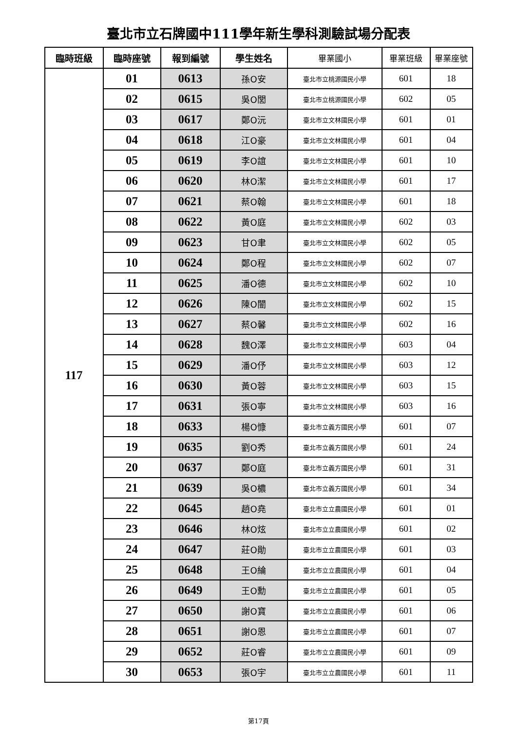臺北市立石牌國中111學年新生學科測驗試場分配表
| 臨時班級 | 臨時座號 | 報到編號 | 學生姓名 | 畢業國小 | 畢業班級 | 畢業座號 |
| --- | --- | --- | --- | --- | --- | --- |
| 117 | 01 | 0613 | 孫O安 | 臺北市立桃源國民小學 | 601 | 18 |
| | 02 | 0615 | 吳O閭 | 臺北市立桃源國民小學 | 602 | 05 |
| | 03 | 0617 | 鄭O沅 | 臺北市立文林國民小學 | 601 | 01 |
| | 04 | 0618 | 江O豪 | 臺北市立文林國民小學 | 601 | 04 |
| | 05 | 0619 | 李O誼 | 臺北市立文林國民小學 | 601 | 10 |
| | 06 | 0620 | 林O潔 | 臺北市立文林國民小學 | 601 | 17 |
| | 07 | 0621 | 蔡O翰 | 臺北市立文林國民小學 | 601 | 18 |
| | 08 | 0622 | 黃O庭 | 臺北市立文林國民小學 | 602 | 03 |
| | 09 | 0623 | 甘O聿 | 臺北市立文林國民小學 | 602 | 05 |
| | 10 | 0624 | 鄭O程 | 臺北市立文林國民小學 | 602 | 07 |
| | 11 | 0625 | 潘O德 | 臺北市立文林國民小學 | 602 | 10 |
| | 12 | 0626 | 陳O闓 | 臺北市立文林國民小學 | 602 | 15 |
| | 13 | 0627 | 蔡O馨 | 臺北市立文林國民小學 | 602 | 16 |
| | 14 | 0628 | 魏O澤 | 臺北市立文林國民小學 | 603 | 04 |
| | 15 | 0629 | 潘O伃 | 臺北市立文林國民小學 | 603 | 12 |
| | 16 | 0630 | 黃O蓉 | 臺北市立文林國民小學 | 603 | 15 |
| | 17 | 0631 | 張O寧 | 臺北市立文林國民小學 | 603 | 16 |
| | 18 | 0633 | 楊O慷 | 臺北市立義方國民小學 | 601 | 07 |
| | 19 | 0635 | 劉O秀 | 臺北市立義方國民小學 | 601 | 24 |
| | 20 | 0637 | 鄭O庭 | 臺北市立義方國民小學 | 601 | 31 |
| | 21 | 0639 | 吳O檂 | 臺北市立義方國民小學 | 601 | 34 |
| | 22 | 0645 | 趙O堯 | 臺北市立立農國民小學 | 601 | 01 |
| | 23 | 0646 | 林O炫 | 臺北市立立農國民小學 | 601 | 02 |
| | 24 | 0647 | 莊O勛 | 臺北市立立農國民小學 | 601 | 03 |
| | 25 | 0648 | 王O綸 | 臺北市立立農國民小學 | 601 | 04 |
| | 26 | 0649 | 王O勳 | 臺北市立立農國民小學 | 601 | 05 |
| | 27 | 0650 | 謝O寶 | 臺北市立立農國民小學 | 601 | 06 |
| | 28 | 0651 | 謝O恩 | 臺北市立立農國民小學 | 601 | 07 |
| | 29 | 0652 | 莊O睿 | 臺北市立立農國民小學 | 601 | 09 |
| | 30 | 0653 | 張O宇 | 臺北市立立農國民小學 | 601 | 11 |
第17頁